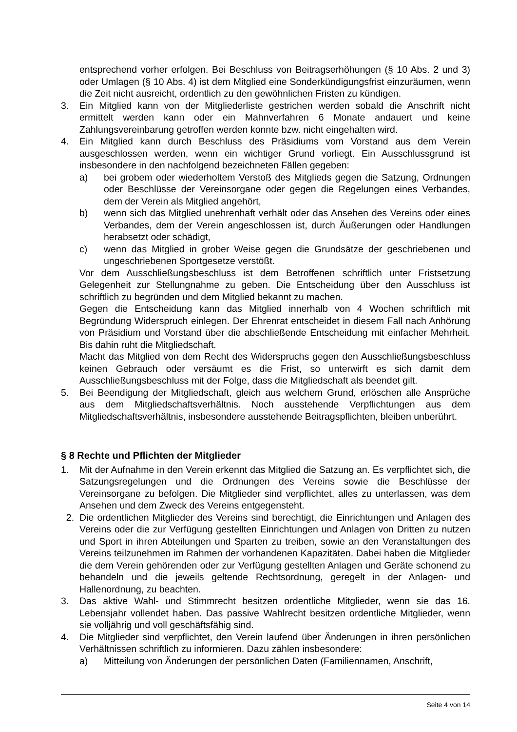entsprechend vorher erfolgen. Bei Beschluss von Beitragserhöhungen (§ 10 Abs. 2 und 3) oder Umlagen (§ 10 Abs. 4) ist dem Mitglied eine Sonderkündigungsfrist einzuräumen, wenn die Zeit nicht ausreicht, ordentlich zu den gewöhnlichen Fristen zu kündigen.
3. Ein Mitglied kann von der Mitgliederliste gestrichen werden sobald die Anschrift nicht ermittelt werden kann oder ein Mahnverfahren 6 Monate andauert und keine Zahlungsvereinbarung getroffen werden konnte bzw. nicht eingehalten wird.
4. Ein Mitglied kann durch Beschluss des Präsidiums vom Vorstand aus dem Verein ausgeschlossen werden, wenn ein wichtiger Grund vorliegt. Ein Ausschlussgrund ist insbesondere in den nachfolgend bezeichneten Fällen gegeben:
a) bei grobem oder wiederholtem Verstoß des Mitglieds gegen die Satzung, Ordnungen oder Beschlüsse der Vereinsorgane oder gegen die Regelungen eines Verbandes, dem der Verein als Mitglied angehört,
b) wenn sich das Mitglied unehrenhaft verhält oder das Ansehen des Vereins oder eines Verbandes, dem der Verein angeschlossen ist, durch Äußerungen oder Handlungen herabsetzt oder schädigt,
c) wenn das Mitglied in grober Weise gegen die Grundsätze der geschriebenen und ungeschriebenen Sportgesetze verstößt.
Vor dem Ausschließungsbeschluss ist dem Betroffenen schriftlich unter Fristsetzung Gelegenheit zur Stellungnahme zu geben. Die Entscheidung über den Ausschluss ist schriftlich zu begründen und dem Mitglied bekannt zu machen.
Gegen die Entscheidung kann das Mitglied innerhalb von 4 Wochen schriftlich mit Begründung Widerspruch einlegen. Der Ehrenrat entscheidet in diesem Fall nach Anhörung von Präsidium und Vorstand über die abschließende Entscheidung mit einfacher Mehrheit. Bis dahin ruht die Mitgliedschaft.
Macht das Mitglied von dem Recht des Widerspruchs gegen den Ausschließungsbeschluss keinen Gebrauch oder versäumt es die Frist, so unterwirft es sich damit dem Ausschließungsbeschluss mit der Folge, dass die Mitgliedschaft als beendet gilt.
5. Bei Beendigung der Mitgliedschaft, gleich aus welchem Grund, erlöschen alle Ansprüche aus dem Mitgliedschaftsverhältnis. Noch ausstehende Verpflichtungen aus dem Mitgliedschaftsverhältnis, insbesondere ausstehende Beitragspflichten, bleiben unberührt.
§ 8 Rechte und Pflichten der Mitglieder
1. Mit der Aufnahme in den Verein erkennt das Mitglied die Satzung an. Es verpflichtet sich, die Satzungsregelungen und die Ordnungen des Vereins sowie die Beschlüsse der Vereinsorgane zu befolgen. Die Mitglieder sind verpflichtet, alles zu unterlassen, was dem Ansehen und dem Zweck des Vereins entgegensteht.
2. Die ordentlichen Mitglieder des Vereins sind berechtigt, die Einrichtungen und Anlagen des Vereins oder die zur Verfügung gestellten Einrichtungen und Anlagen von Dritten zu nutzen und Sport in ihren Abteilungen und Sparten zu treiben, sowie an den Veranstaltungen des Vereins teilzunehmen im Rahmen der vorhandenen Kapazitäten. Dabei haben die Mitglieder die dem Verein gehörenden oder zur Verfügung gestellten Anlagen und Geräte schonend zu behandeln und die jeweils geltende Rechtsordnung, geregelt in der Anlagen- und Hallenordnung, zu beachten.
3. Das aktive Wahl- und Stimmrecht besitzen ordentliche Mitglieder, wenn sie das 16. Lebensjahr vollendet haben. Das passive Wahlrecht besitzen ordentliche Mitglieder, wenn sie volljährig und voll geschäftsfähig sind.
4. Die Mitglieder sind verpflichtet, den Verein laufend über Änderungen in ihren persönlichen Verhältnissen schriftlich zu informieren. Dazu zählen insbesondere:
a) Mitteilung von Änderungen der persönlichen Daten (Familiennamen, Anschrift,
Seite 4 von 14